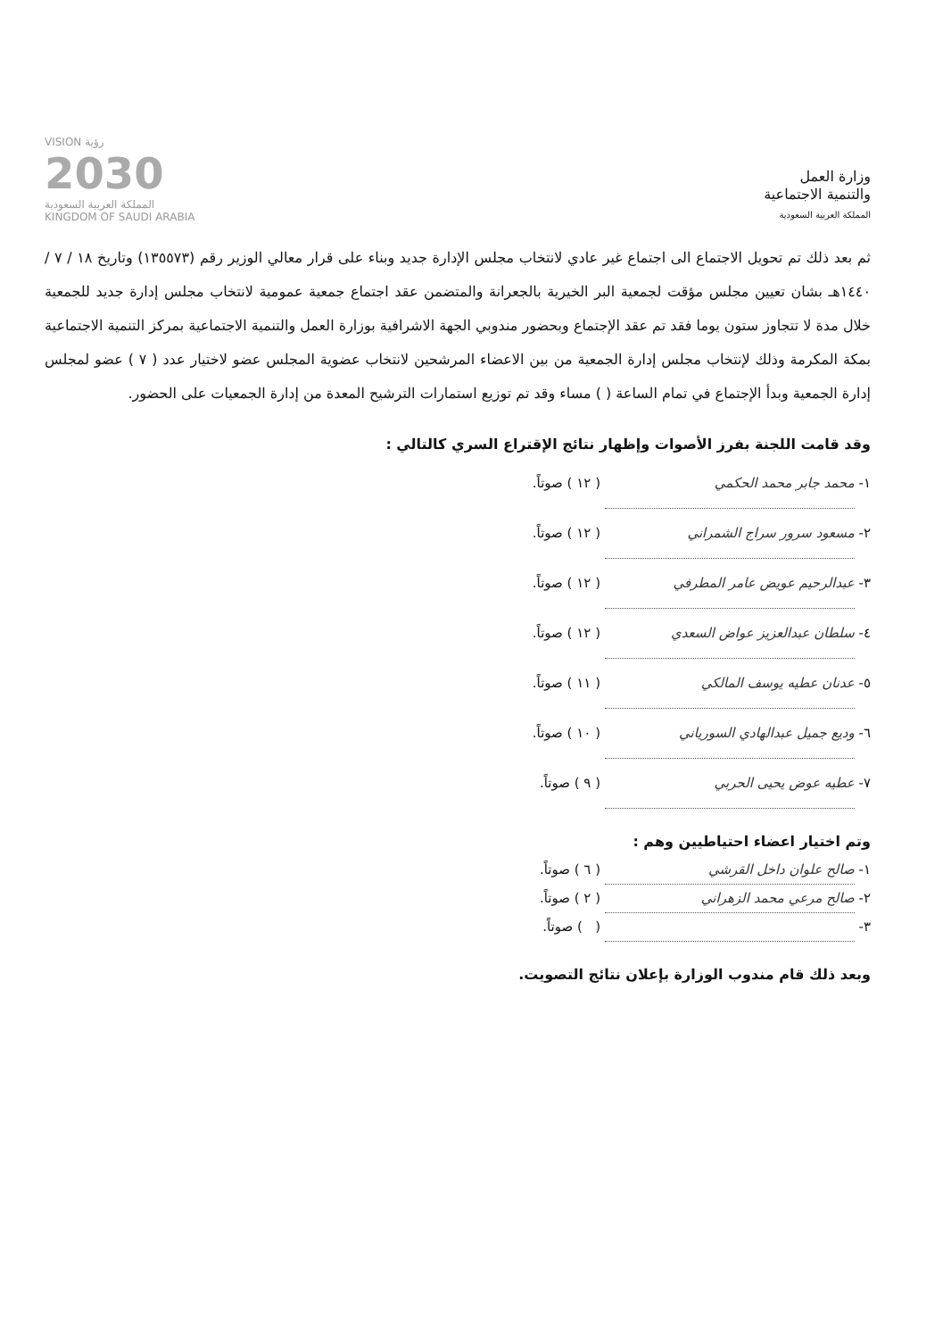وزارة العمل
والتنمية الاجتماعية
المملكة العربية السعودية
VISION رؤية
2030
المملكة العربية السعودية
KINGDOM OF SAUDI ARABIA
ثم بعد ذلك تم تحويل الاجتماع الى اجتماع غير عادي لانتخاب مجلس الإدارة جديد وبناء على قرار معالي الوزير رقم (١٣٥٥٧٣) وتاريخ ١٨ / ٧ / ١٤٤٠هـ بشان تعيين مجلس مؤقت لجمعية البر الخيرية بالجعرانة والمتضمن عقد اجتماع جمعية عمومية لانتخاب مجلس إدارة جديد للجمعية خلال مدة لا تتجاوز ستون يوما فقد تم عقد الإجتماع وبحضور مندوبي الجهة الاشرافية بوزارة العمل والتنمية الاجتماعية بمركز التنمية الاجتماعية بمكة المكرمة وذلك لإنتخاب مجلس إدارة الجمعية من بين الاعضاء المرشحين لانتخاب عضوية المجلس عضو لاختيار عدد ( ٧ ) عضو لمجلس إدارة الجمعية وبدأ الإجتماع في تمام الساعة ( ) مساء وقد تم توزيع استمارات الترشيح المعدة من إدارة الجمعيات على الحضور.
وقد قامت اللجنة بفرز الأصوات وإظهار نتائج الإقتراع السري كالتالي :
١- محمد جابر محمد الحكمي ( ١٢ ) صوتاً.
٢- مسعود سرور سراج الشمراني ( ١٢ ) صوتاً.
٣- عبدالرحيم عويض عامر المطرفي ( ١٢ ) صوتاً.
٤- سلطان عبدالعزيز عواض السعدي ( ١٢ ) صوتاً.
٥- عدنان عطيه يوسف المالكي ( ١١ ) صوتاً.
٦- وديع جميل عبدالهادي السورياني ( ١٠ ) صوتاً.
٧- عطيه عوض يحيى الحربي ( ٩ ) صوتاً.
وتم اختيار اعضاء احتياطيين وهم :
١- صالح علوان داخل القرشي ( ٦ ) صوتاً.
٢- صالح مرعي محمد الزهراني ( ٢ ) صوتاً.
٣- ( ) صوتاً.
وبعد ذلك قام مندوب الوزارة بإعلان نتائج التصويت.